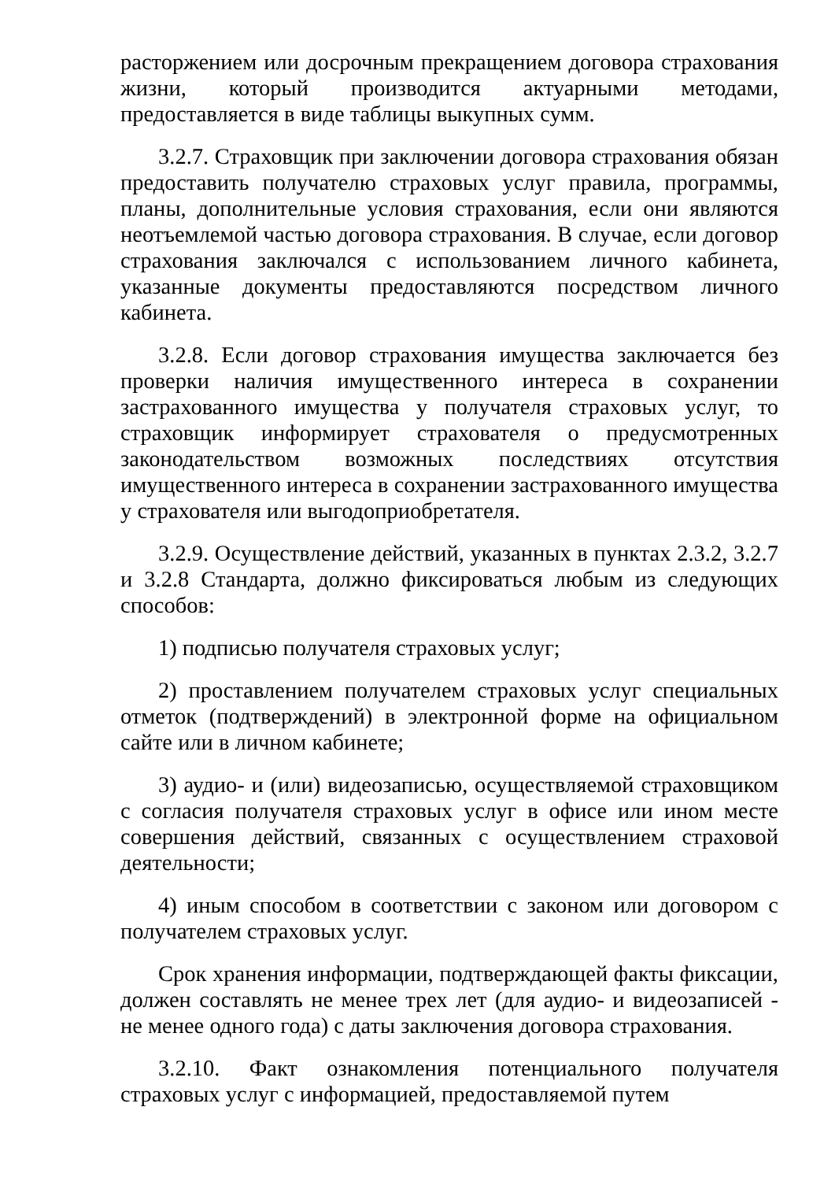расторжением или досрочным прекращением договора страхования жизни, который производится актуарными методами, предоставляется в виде таблицы выкупных сумм.
3.2.7. Страховщик при заключении договора страхования обязан предоставить получателю страховых услуг правила, программы, планы, дополнительные условия страхования, если они являются неотъемлемой частью договора страхования. В случае, если договор страхования заключался с использованием личного кабинета, указанные документы предоставляются посредством личного кабинета.
3.2.8. Если договор страхования имущества заключается без проверки наличия имущественного интереса в сохранении застрахованного имущества у получателя страховых услуг, то страховщик информирует страхователя о предусмотренных законодательством возможных последствиях отсутствия имущественного интереса в сохранении застрахованного имущества у страхователя или выгодоприобретателя.
3.2.9. Осуществление действий, указанных в пунктах 2.3.2, 3.2.7 и 3.2.8 Стандарта, должно фиксироваться любым из следующих способов:
1) подписью получателя страховых услуг;
2) проставлением получателем страховых услуг специальных отметок (подтверждений) в электронной форме на официальном сайте или в личном кабинете;
3) аудио- и (или) видеозаписью, осуществляемой страховщиком с согласия получателя страховых услуг в офисе или ином месте совершения действий, связанных с осуществлением страховой деятельности;
4) иным способом в соответствии с законом или договором с получателем страховых услуг.
Срок хранения информации, подтверждающей факты фиксации, должен составлять не менее трех лет (для аудио- и видеозаписей - не менее одного года) с даты заключения договора страхования.
3.2.10. Факт ознакомления потенциального получателя страховых услуг с информацией, предоставляемой путем